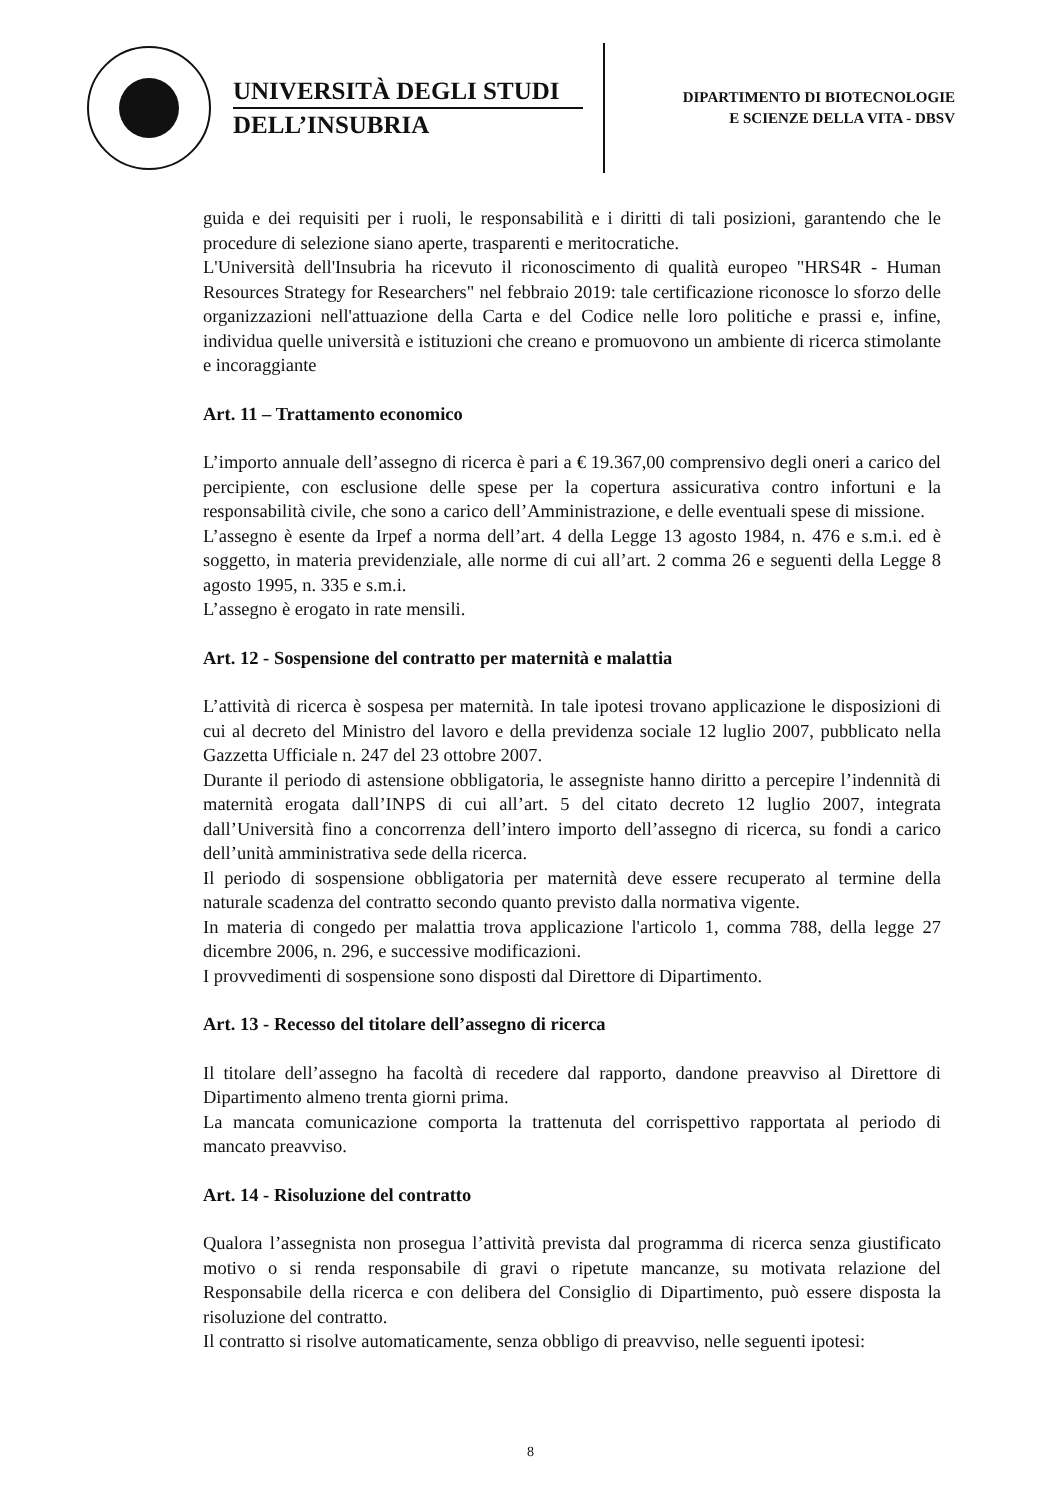UNIVERSITÀ DEGLI STUDI
DELL’INSUBRIA
DIPARTIMENTO DI BIOTECNOLOGIE
E SCIENZE DELLA VITA - DBSV
guida e dei requisiti per i ruoli, le responsabilità e i diritti di tali posizioni, garantendo che le procedure di selezione siano aperte, trasparenti e meritocratiche.
L'Università dell'Insubria ha ricevuto il riconoscimento di qualità europeo "HRS4R - Human Resources Strategy for Researchers" nel febbraio 2019: tale certificazione riconosce lo sforzo delle organizzazioni nell'attuazione della Carta e del Codice nelle loro politiche e prassi e, infine, individua quelle università e istituzioni che creano e promuovono un ambiente di ricerca stimolante e incoraggiante
Art. 11 – Trattamento economico
L’importo annuale dell’assegno di ricerca è pari a € 19.367,00 comprensivo degli oneri a carico del percipiente, con esclusione delle spese per la copertura assicurativa contro infortuni e la responsabilità civile, che sono a carico dell’Amministrazione, e delle eventuali spese di missione.
L’assegno è esente da Irpef a norma dell’art. 4 della Legge 13 agosto 1984, n. 476 e s.m.i. ed è soggetto, in materia previdenziale, alle norme di cui all’art. 2 comma 26 e seguenti della Legge 8 agosto 1995, n. 335 e s.m.i.
L’assegno è erogato in rate mensili.
Art. 12 - Sospensione del contratto per maternità e malattia
L’attività di ricerca è sospesa per maternità. In tale ipotesi trovano applicazione le disposizioni di cui al decreto del Ministro del lavoro e della previdenza sociale 12 luglio 2007, pubblicato nella Gazzetta Ufficiale n. 247 del 23 ottobre 2007.
Durante il periodo di astensione obbligatoria, le assegniste hanno diritto a percepire l’indennità di maternità erogata dall’INPS di cui all’art. 5 del citato decreto 12 luglio 2007, integrata dall’Università fino a concorrenza dell’intero importo dell’assegno di ricerca, su fondi a carico dell’unità amministrativa sede della ricerca.
Il periodo di sospensione obbligatoria per maternità deve essere recuperato al termine della naturale scadenza del contratto secondo quanto previsto dalla normativa vigente.
In materia di congedo per malattia trova applicazione l'articolo 1, comma 788, della legge 27 dicembre 2006, n. 296, e successive modificazioni.
I provvedimenti di sospensione sono disposti dal Direttore di Dipartimento.
Art. 13 - Recesso del titolare dell’assegno di ricerca
Il titolare dell’assegno ha facoltà di recedere dal rapporto, dandone preavviso al Direttore di Dipartimento almeno trenta giorni prima.
La mancata comunicazione comporta la trattenuta del corrispettivo rapportata al periodo di mancato preavviso.
Art. 14 - Risoluzione del contratto
Qualora l’assegnista non prosegua l’attività prevista dal programma di ricerca senza giustificato motivo o si renda responsabile di gravi o ripetute mancanze, su motivata relazione del Responsabile della ricerca e con delibera del Consiglio di Dipartimento, può essere disposta la risoluzione del contratto.
Il contratto si risolve automaticamente, senza obbligo di preavviso, nelle seguenti ipotesi:
8